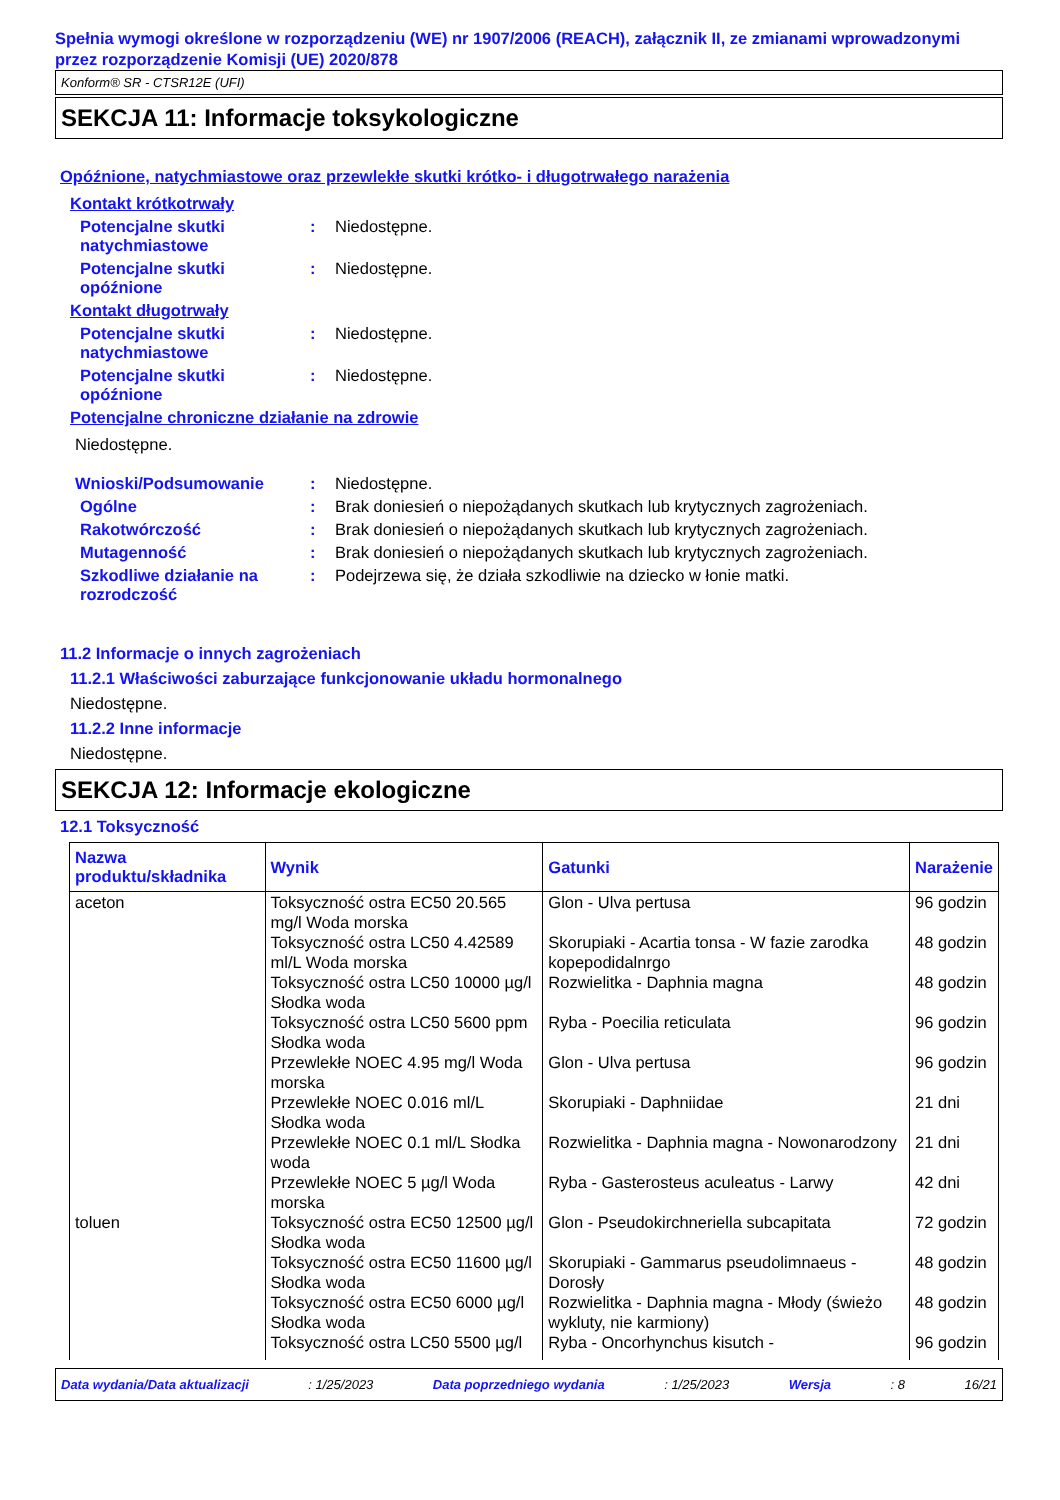Spełnia wymogi określone w rozporządzeniu (WE) nr 1907/2006 (REACH), załącznik II, ze zmianami wprowadzonymi przez rozporządzenie Komisji (UE) 2020/878
Konform® SR - CTSR12E (UFI)
SEKCJA 11: Informacje toksykologiczne
Opóźnione, natychmiastowe oraz przewlekłe skutki krótko- i długotrwałego narażenia
Kontakt krótkotrwały
Potencjalne skutki natychmiastowe
: Niedostępne.
Potencjalne skutki opóźnione
: Niedostępne.
Kontakt długotrwały
Potencjalne skutki natychmiastowe
: Niedostępne.
Potencjalne skutki opóźnione
: Niedostępne.
Potencjalne chroniczne działanie na zdrowie
Niedostępne.
Wnioski/Podsumowanie : Niedostępne.
Ogólne : Brak doniesień o niepożądanych skutkach lub krytycznych zagrożeniach.
Rakotwórczość : Brak doniesień o niepożądanych skutkach lub krytycznych zagrożeniach.
Mutagenność : Brak doniesień o niepożądanych skutkach lub krytycznych zagrożeniach.
Szkodliwe działanie na rozrodczość
: Podejrzewa się, że działa szkodliwie na dziecko w łonie matki.
11.2 Informacje o innych zagrożeniach
11.2.1 Właściwości zaburzające funkcjonowanie układu hormonalnego
Niedostępne.
11.2.2 Inne informacje
Niedostępne.
SEKCJA 12: Informacje ekologiczne
12.1 Toksyczność
| Nazwa produktu/składnika | Wynik | Gatunki | Narażenie |
| --- | --- | --- | --- |
| aceton | Toksyczność ostra EC50 20.565 mg/l Woda morska | Glon - Ulva pertusa | 96 godzin |
| | Toksyczność ostra LC50 4.42589 ml/L Woda morska | Skorupiaki - Acartia tonsa - W fazie zarodka kopepodidalnrgo | 48 godzin |
| | Toksyczność ostra LC50 10000 µg/l Słodka woda | Rozwielitka - Daphnia magna | 48 godzin |
| | Toksyczność ostra LC50 5600 ppm Słodka woda | Ryba - Poecilia reticulata | 96 godzin |
| | Przewlekłe NOEC 4.95 mg/l Woda morska | Glon - Ulva pertusa | 96 godzin |
| | Przewlekłe NOEC 0.016 ml/L Słodka woda | Skorupiaki - Daphniidae | 21 dni |
| | Przewlekłe NOEC 0.1 ml/L Słodka woda | Rozwielitka - Daphnia magna - Nowonarodzony | 21 dni |
| | Przewlekłe NOEC 5 µg/l Woda morska | Ryba - Gasterosteus aculeatus - Larwy | 42 dni |
| toluen | Toksyczność ostra EC50 12500 µg/l Słodka woda | Glon - Pseudokirchneriella subcapitata | 72 godzin |
| | Toksyczność ostra EC50 11600 µg/l Słodka woda | Skorupiaki - Gammarus pseudolimnaeus - Dorosły | 48 godzin |
| | Toksyczność ostra EC50 6000 µg/l Słodka woda | Rozwielitka - Daphnia magna - Młody (świeżo wykluty, nie karmiony) | 48 godzin |
| | Toksyczność ostra LC50 5500 µg/l | Ryba - Oncorhynchus kisutch - | 96 godzin |
Data wydania/Data aktualizacji: 1/25/2023 Data poprzedniego wydania: 1/25/2023 Wersja: 8 16/21